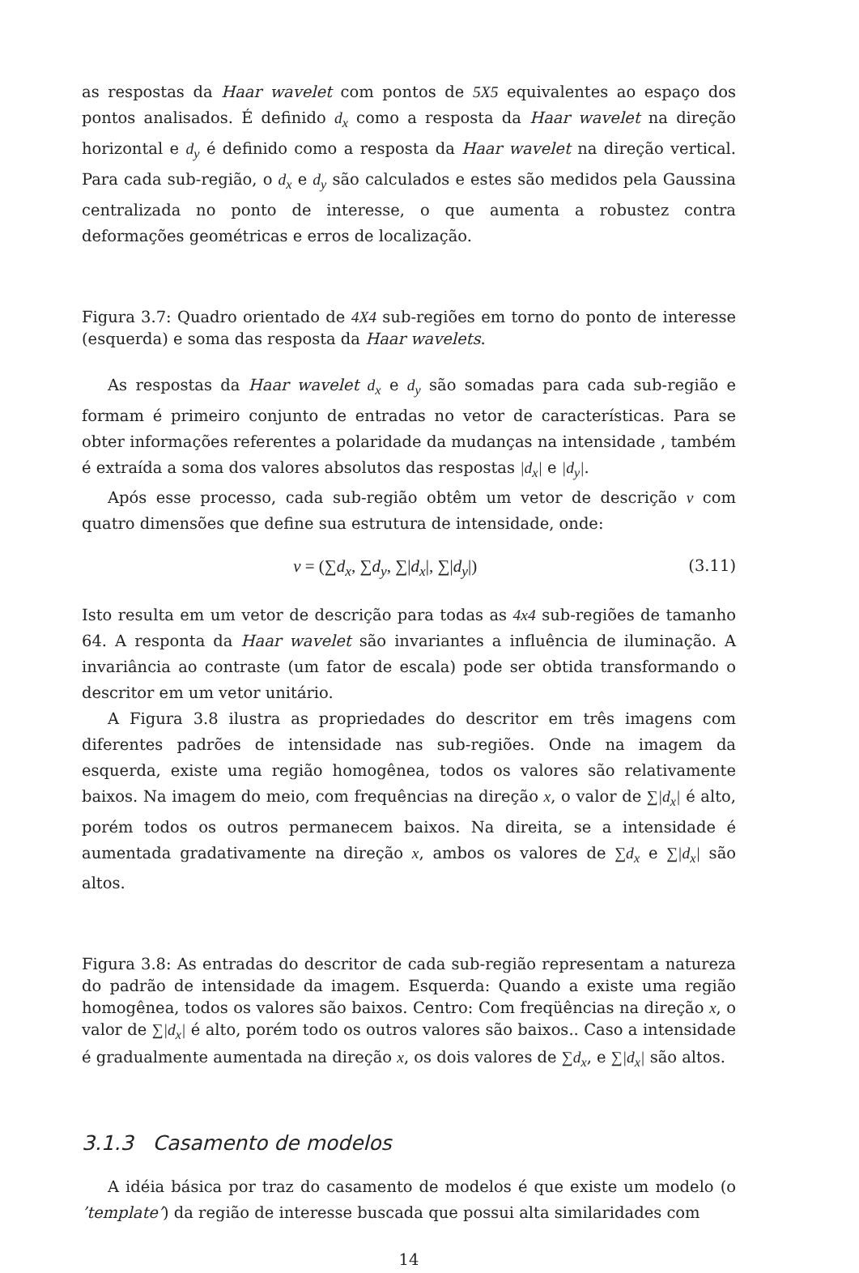as respostas da Haar wavelet com pontos de 5X5 equivalentes ao espaço dos pontos analisados. É definido d<sub>x</sub> como a resposta da Haar wavelet na direção horizontal e d<sub>y</sub> é definido como a resposta da Haar wavelet na direção vertical. Para cada sub-região, o d<sub>x</sub> e d<sub>y</sub> são calculados e estes são medidos pela Gaussina centralizada no ponto de interesse, o que aumenta a robustez contra deformações geométricas e erros de localização.
Figura 3.7: Quadro orientado de 4X4 sub-regiões em torno do ponto de interesse (esquerda) e soma das resposta da Haar wavelets.
As respostas da Haar wavelet d<sub>x</sub> e d<sub>y</sub> são somadas para cada sub-região e formam é primeiro conjunto de entradas no vetor de características. Para se obter informações referentes a polaridade da mudanças na intensidade , também é extraída a soma dos valores absolutos das respostas |d<sub>x</sub>| e |d<sub>y</sub>|.
Após esse processo, cada sub-região obtêm um vetor de descrição v com quatro dimensões que define sua estrutura de intensidade, onde:
v = (∑d<sub>x</sub>, ∑d<sub>y</sub>, ∑|d<sub>x</sub>|, ∑|d<sub>y</sub>|) (3.11)
Isto resulta em um vetor de descrição para todas as 4x4 sub-regiões de tamanho 64. A responta da Haar wavelet são invariantes a influência de iluminação. A invariância ao contraste (um fator de escala) pode ser obtida transformando o descritor em um vetor unitário.
A Figura 3.8 ilustra as propriedades do descritor em três imagens com diferentes padrões de intensidade nas sub-regiões. Onde na imagem da esquerda, existe uma região homogênea, todos os valores são relativamente baixos. Na imagem do meio, com frequências na direção x, o valor de ∑|d<sub>x</sub>| é alto, porém todos os outros permanecem baixos. Na direita, se a intensidade é aumentada gradativamente na direção x, ambos os valores de ∑d<sub>x</sub> e ∑|d<sub>x</sub>| são altos.
Figura 3.8: As entradas do descritor de cada sub-região representam a natureza do padrão de intensidade da imagem. Esquerda: Quando a existe uma região homogênea, todos os valores são baixos. Centro: Com freqüências na direção x, o valor de ∑|d<sub>x</sub>| é alto, porém todo os outros valores são baixos.. Caso a intensidade é gradualmente aumentada na direção x, os dois valores de ∑d<sub>x</sub>, e ∑|d<sub>x</sub>| são altos.
3.1.3 Casamento de modelos
A idéia básica por traz do casamento de modelos é que existe um modelo (o ’template’) da região de interesse buscada que possui alta similaridades com
14